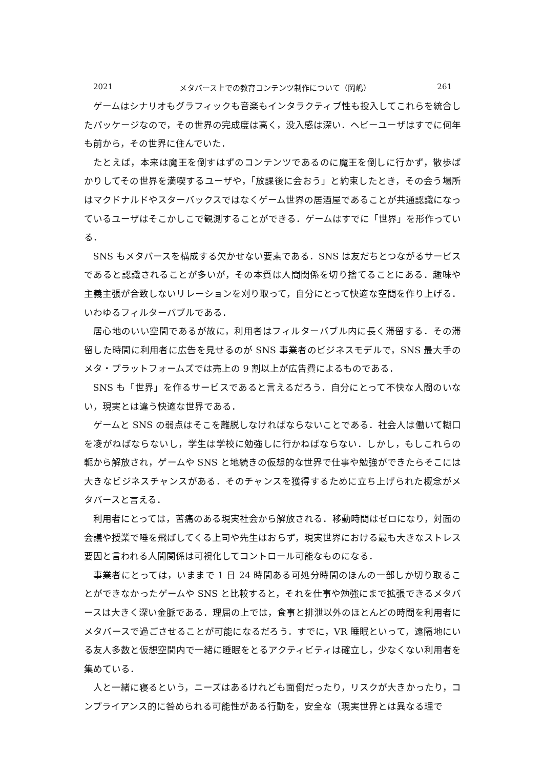2021 メタバース上での教育コンテンツ制作について（岡嶋） 261
ゲームはシナリオもグラフィックも音楽もインタラクティブ性も投入してこれらを統合したパッケージなので，その世界の完成度は高く，没入感は深い．ヘビーユーザはすでに何年も前から，その世界に住んでいた．
たとえば，本来は魔王を倒すはずのコンテンツであるのに魔王を倒しに行かず，散歩ばかりしてその世界を満喫するユーザや，「放課後に会おう」と約束したとき，その会う場所はマクドナルドやスターバックスではなくゲーム世界の居酒屋であることが共通認識になっているユーザはそこかしこで観測することができる．ゲームはすでに「世界」を形作っている．
SNS もメタバースを構成する欠かせない要素である．SNS は友だちとつながるサービスであると認識されることが多いが，その本質は人間関係を切り捨てることにある．趣味や主義主張が合致しないリレーションを刈り取って，自分にとって快適な空間を作り上げる．いわゆるフィルターバブルである．
居心地のいい空間であるが故に，利用者はフィルターバブル内に長く滞留する．その滞留した時間に利用者に広告を見せるのが SNS 事業者のビジネスモデルで，SNS 最大手のメタ・プラットフォームズでは売上の 9 割以上が広告費によるものである．
SNS も「世界」を作るサービスであると言えるだろう．自分にとって不快な人間のいない，現実とは違う快適な世界である．
ゲームと SNS の弱点はそこを離脱しなければならないことである．社会人は働いて糊口を凌がねばならないし，学生は学校に勉強しに行かねばならない．しかし，もしこれらの軛から解放され，ゲームや SNS と地続きの仮想的な世界で仕事や勉強ができたらそこには大きなビジネスチャンスがある．そのチャンスを獲得するために立ち上げられた概念がメタバースと言える．
利用者にとっては，苦痛のある現実社会から解放される．移動時間はゼロになり，対面の会議や授業で唾を飛ばしてくる上司や先生はおらず，現実世界における最も大きなストレス要因と言われる人間関係は可視化してコントロール可能なものになる．
事業者にとっては，いままで 1 日 24 時間ある可処分時間のほんの一部しか切り取ることができなかったゲームや SNS と比較すると，それを仕事や勉強にまで拡張できるメタバースは大きく深い金脈である．理屈の上では，食事と排泄以外のほとんどの時間を利用者にメタバースで過ごさせることが可能になるだろう．すでに，VR 睡眠といって，遠隔地にいる友人多数と仮想空間内で一緒に睡眠をとるアクティビティは確立し，少なくない利用者を集めている．
人と一緒に寝るという，ニーズはあるけれども面倒だったり，リスクが大きかったり，コンプライアンス的に咎められる可能性がある行動を，安全な（現実世界とは異なる理で